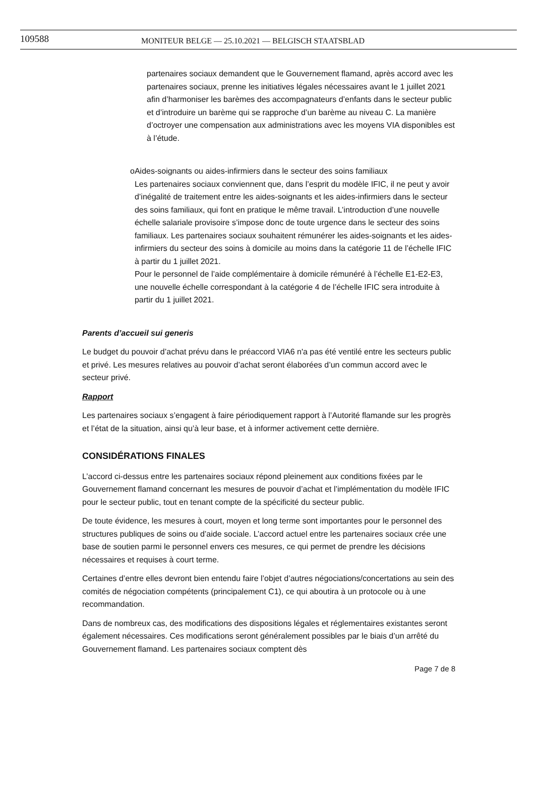109588
MONITEUR BELGE — 25.10.2021 — BELGISCH STAATSBLAD
partenaires sociaux demandent que le Gouvernement flamand, après accord avec les partenaires sociaux, prenne les initiatives légales nécessaires avant le 1 juillet 2021 afin d’harmoniser les barèmes des accompagnateurs d’enfants dans le secteur public et d’introduire un barème qui se rapproche d’un barème au niveau C. La manière d’octroyer une compensation aux administrations avec les moyens VIA disponibles est à l’étude.
o Aides-soignants ou aides-infirmiers dans le secteur des soins familiaux
Les partenaires sociaux conviennent que, dans l’esprit du modèle IFIC, il ne peut y avoir d’inégalité de traitement entre les aides-soignants et les aides-infirmiers dans le secteur des soins familiaux, qui font en pratique le même travail. L’introduction d’une nouvelle échelle salariale provisoire s’impose donc de toute urgence dans le secteur des soins familiaux. Les partenaires sociaux souhaitent rémunérer les aides-soignants et les aides-infirmiers du secteur des soins à domicile au moins dans la catégorie 11 de l’échelle IFIC à partir du 1 juillet 2021.
Pour le personnel de l’aide complémentaire à domicile rémunéré à l’échelle E1-E2-E3, une nouvelle échelle correspondant à la catégorie 4 de l’échelle IFIC sera introduite à partir du 1 juillet 2021.
Parents d’accueil sui generis
Le budget du pouvoir d’achat prévu dans le préaccord VIA6 n'a pas été ventilé entre les secteurs public et privé. Les mesures relatives au pouvoir d’achat seront élaborées d’un commun accord avec le secteur privé.
Rapport
Les partenaires sociaux s’engagent à faire périodiquement rapport à l’Autorité flamande sur les progrès et l’état de la situation, ainsi qu’à leur base, et à informer activement cette dernière.
CONSIDÉRATIONS FINALES
L’accord ci-dessus entre les partenaires sociaux répond pleinement aux conditions fixées par le Gouvernement flamand concernant les mesures de pouvoir d’achat et l’implémentation du modèle IFIC pour le secteur public, tout en tenant compte de la spécificité du secteur public.
De toute évidence, les mesures à court, moyen et long terme sont importantes pour le personnel des structures publiques de soins ou d’aide sociale. L’accord actuel entre les partenaires sociaux crée une base de soutien parmi le personnel envers ces mesures, ce qui permet de prendre les décisions nécessaires et requises à court terme.
Certaines d’entre elles devront bien entendu faire l’objet d’autres négociations/concertations au sein des comités de négociation compétents (principalement C1), ce qui aboutira à un protocole ou à une recommandation.
Dans de nombreux cas, des modifications des dispositions légales et réglementaires existantes seront également nécessaires. Ces modifications seront généralement possibles par le biais d’un arrêté du Gouvernement flamand. Les partenaires sociaux comptent dès
Page 7 de 8